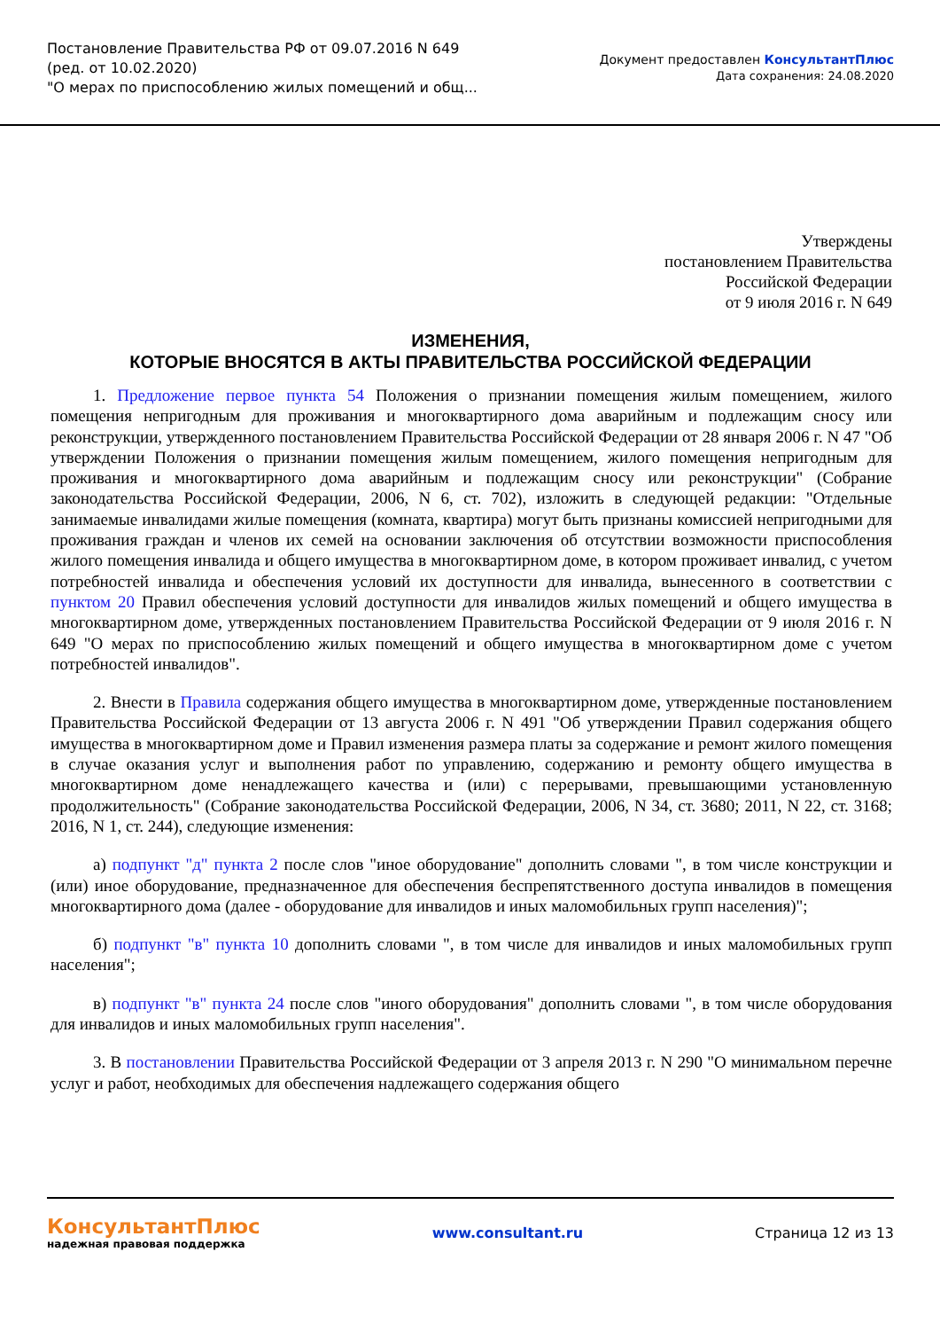Постановление Правительства РФ от 09.07.2016 N 649
(ред. от 10.02.2020)
"О мерах по приспособлению жилых помещений и общ...
Документ предоставлен КонсультантПлюс
Дата сохранения: 24.08.2020
Утверждены
постановлением Правительства
Российской Федерации
от 9 июля 2016 г. N 649
ИЗМЕНЕНИЯ,
КОТОРЫЕ ВНОСЯТСЯ В АКТЫ ПРАВИТЕЛЬСТВА РОССИЙСКОЙ ФЕДЕРАЦИИ
1. Предложение первое пункта 54 Положения о признании помещения жилым помещением, жилого помещения непригодным для проживания и многоквартирного дома аварийным и подлежащим сносу или реконструкции, утвержденного постановлением Правительства Российской Федерации от 28 января 2006 г. N 47 "Об утверждении Положения о признании помещения жилым помещением, жилого помещения непригодным для проживания и многоквартирного дома аварийным и подлежащим сносу или реконструкции" (Собрание законодательства Российской Федерации, 2006, N 6, ст. 702), изложить в следующей редакции: "Отдельные занимаемые инвалидами жилые помещения (комната, квартира) могут быть признаны комиссией непригодными для проживания граждан и членов их семей на основании заключения об отсутствии возможности приспособления жилого помещения инвалида и общего имущества в многоквартирном доме, в котором проживает инвалид, с учетом потребностей инвалида и обеспечения условий их доступности для инвалида, вынесенного в соответствии с пунктом 20 Правил обеспечения условий доступности для инвалидов жилых помещений и общего имущества в многоквартирном доме, утвержденных постановлением Правительства Российской Федерации от 9 июля 2016 г. N 649 "О мерах по приспособлению жилых помещений и общего имущества в многоквартирном доме с учетом потребностей инвалидов".
2. Внести в Правила содержания общего имущества в многоквартирном доме, утвержденные постановлением Правительства Российской Федерации от 13 августа 2006 г. N 491 "Об утверждении Правил содержания общего имущества в многоквартирном доме и Правил изменения размера платы за содержание и ремонт жилого помещения в случае оказания услуг и выполнения работ по управлению, содержанию и ремонту общего имущества в многоквартирном доме ненадлежащего качества и (или) с перерывами, превышающими установленную продолжительность" (Собрание законодательства Российской Федерации, 2006, N 34, ст. 3680; 2011, N 22, ст. 3168; 2016, N 1, ст. 244), следующие изменения:
а) подпункт "д" пункта 2 после слов "иное оборудование" дополнить словами ", в том числе конструкции и (или) иное оборудование, предназначенное для обеспечения беспрепятственного доступа инвалидов в помещения многоквартирного дома (далее - оборудование для инвалидов и иных маломобильных групп населения)";
б) подпункт "в" пункта 10 дополнить словами ", в том числе для инвалидов и иных маломобильных групп населения";
в) подпункт "в" пункта 24 после слов "иного оборудования" дополнить словами ", в том числе оборудования для инвалидов и иных маломобильных групп населения".
3. В постановлении Правительства Российской Федерации от 3 апреля 2013 г. N 290 "О минимальном перечне услуг и работ, необходимых для обеспечения надлежащего содержания общего
КонсультантПлюс
надежная правовая поддержка
www.consultant.ru Страница 12 из 13